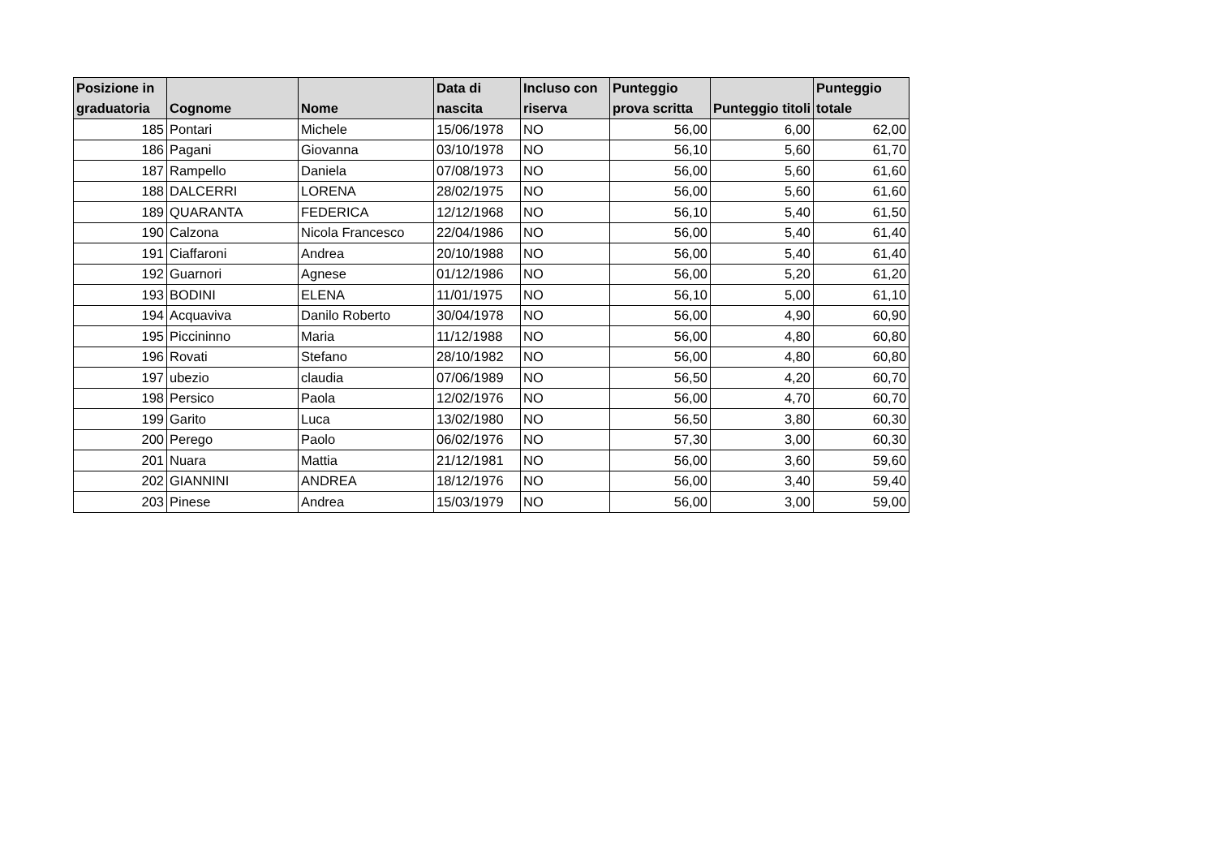| Posizione in graduatoria | Cognome | Nome | Data di nascita | Incluso con riserva | Punteggio prova scritta | Punteggio titoli | Punteggio totale |
| --- | --- | --- | --- | --- | --- | --- | --- |
| 185 | Pontari | Michele | 15/06/1978 | NO | 56,00 | 6,00 | 62,00 |
| 186 | Pagani | Giovanna | 03/10/1978 | NO | 56,10 | 5,60 | 61,70 |
| 187 | Rampello | Daniela | 07/08/1973 | NO | 56,00 | 5,60 | 61,60 |
| 188 | DALCERRI | LORENA | 28/02/1975 | NO | 56,00 | 5,60 | 61,60 |
| 189 | QUARANTA | FEDERICA | 12/12/1968 | NO | 56,10 | 5,40 | 61,50 |
| 190 | Calzona | Nicola Francesco | 22/04/1986 | NO | 56,00 | 5,40 | 61,40 |
| 191 | Ciaffaroni | Andrea | 20/10/1988 | NO | 56,00 | 5,40 | 61,40 |
| 192 | Guarnori | Agnese | 01/12/1986 | NO | 56,00 | 5,20 | 61,20 |
| 193 | BODINI | ELENA | 11/01/1975 | NO | 56,10 | 5,00 | 61,10 |
| 194 | Acquaviva | Danilo Roberto | 30/04/1978 | NO | 56,00 | 4,90 | 60,90 |
| 195 | Piccininno | Maria | 11/12/1988 | NO | 56,00 | 4,80 | 60,80 |
| 196 | Rovati | Stefano | 28/10/1982 | NO | 56,00 | 4,80 | 60,80 |
| 197 | ubezio | claudia | 07/06/1989 | NO | 56,50 | 4,20 | 60,70 |
| 198 | Persico | Paola | 12/02/1976 | NO | 56,00 | 4,70 | 60,70 |
| 199 | Garito | Luca | 13/02/1980 | NO | 56,50 | 3,80 | 60,30 |
| 200 | Perego | Paolo | 06/02/1976 | NO | 57,30 | 3,00 | 60,30 |
| 201 | Nuara | Mattia | 21/12/1981 | NO | 56,00 | 3,60 | 59,60 |
| 202 | GIANNINI | ANDREA | 18/12/1976 | NO | 56,00 | 3,40 | 59,40 |
| 203 | Pinese | Andrea | 15/03/1979 | NO | 56,00 | 3,00 | 59,00 |